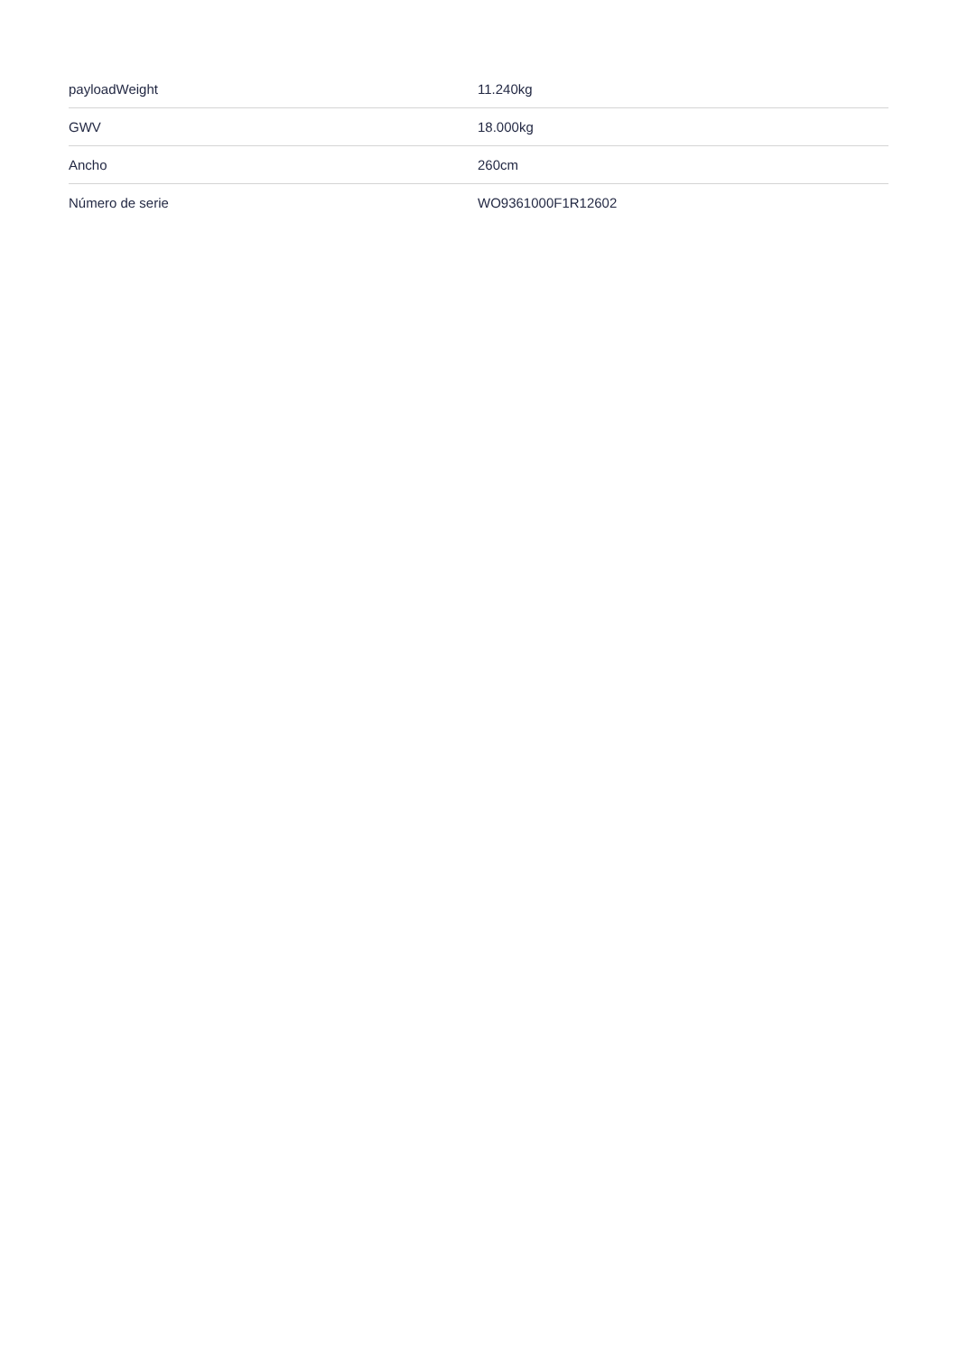| payloadWeight | 11.240kg |
| GWV | 18.000kg |
| Ancho | 260cm |
| Número de serie | WO9361000F1R12602 |